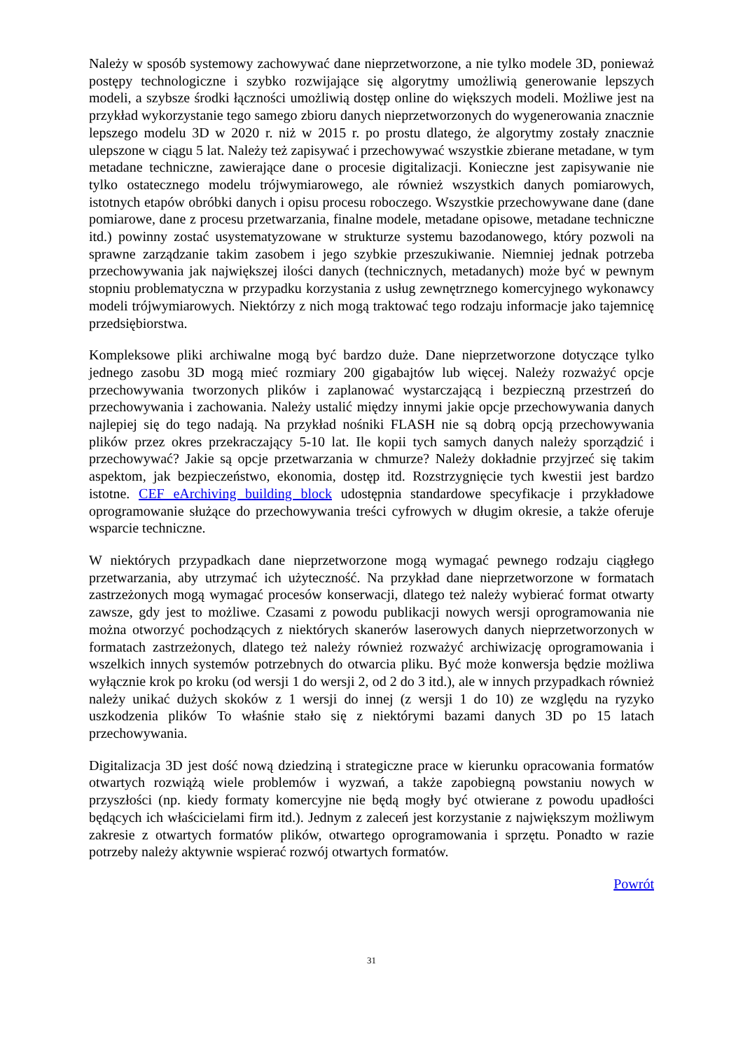Należy w sposób systemowy zachowywać dane nieprzetworzone, a nie tylko modele 3D, ponieważ postępy technologiczne i szybko rozwijające się algorytmy umożliwią generowanie lepszych modeli, a szybsze środki łączności umożliwią dostęp online do większych modeli. Możliwe jest na przykład wykorzystanie tego samego zbioru danych nieprzetworzonych do wygenerowania znacznie lepszego modelu 3D w 2020 r. niż w 2015 r. po prostu dlatego, że algorytmy zostały znacznie ulepszone w ciągu 5 lat. Należy też zapisywać i przechowywać wszystkie zbierane metadane, w tym metadane techniczne, zawierające dane o procesie digitalizacji. Konieczne jest zapisywanie nie tylko ostatecznego modelu trójwymiarowego, ale również wszystkich danych pomiarowych, istotnych etapów obróbki danych i opisu procesu roboczego. Wszystkie przechowywane dane (dane pomiarowe, dane z procesu przetwarzania, finalne modele, metadane opisowe, metadane techniczne itd.) powinny zostać usystematyzowane w strukturze systemu bazodanowego, który pozwoli na sprawne zarządzanie takim zasobem i jego szybkie przeszukiwanie. Niemniej jednak potrzeba przechowywania jak największej ilości danych (technicznych, metadanych) może być w pewnym stopniu problematyczna w przypadku korzystania z usług zewnętrznego komercyjnego wykonawcy modeli trójwymiarowych. Niektórzy z nich mogą traktować tego rodzaju informacje jako tajemnicę przedsiębiorstwa.
Kompleksowe pliki archiwalne mogą być bardzo duże. Dane nieprzetworzone dotyczące tylko jednego zasobu 3D mogą mieć rozmiary 200 gigabajtów lub więcej. Należy rozważyć opcje przechowywania tworzonych plików i zaplanować wystarczającą i bezpieczną przestrzeń do przechowywania i zachowania. Należy ustalić między innymi jakie opcje przechowywania danych najlepiej się do tego nadają. Na przykład nośniki FLASH nie są dobrą opcją przechowywania plików przez okres przekraczający 5-10 lat. Ile kopii tych samych danych należy sporządzić i przechowywać? Jakie są opcje przetwarzania w chmurze? Należy dokładnie przyjrzeć się takim aspektom, jak bezpieczeństwo, ekonomia, dostęp itd. Rozstrzygnięcie tych kwestii jest bardzo istotne. CEF eArchiving building block udostępnia standardowe specyfikacje i przykładowe oprogramowanie służące do przechowywania treści cyfrowych w długim okresie, a także oferuje wsparcie techniczne.
W niektórych przypadkach dane nieprzetworzone mogą wymagać pewnego rodzaju ciągłego przetwarzania, aby utrzymać ich użyteczność. Na przykład dane nieprzetworzone w formatach zastrzeżonych mogą wymagać procesów konserwacji, dlatego też należy wybierać format otwarty zawsze, gdy jest to możliwe. Czasami z powodu publikacji nowych wersji oprogramowania nie można otworzyć pochodzących z niektórych skanerów laserowych danych nieprzetworzonych w formatach zastrzeżonych, dlatego też należy również rozważyć archiwizację oprogramowania i wszelkich innych systemów potrzebnych do otwarcia pliku. Być może konwersja będzie możliwa wyłącznie krok po kroku (od wersji 1 do wersji 2, od 2 do 3 itd.), ale w innych przypadkach również należy unikać dużych skoków z 1 wersji do innej (z wersji 1 do 10) ze względu na ryzyko uszkodzenia plików To właśnie stało się z niektórymi bazami danych 3D po 15 latach przechowywania.
Digitalizacja 3D jest dość nową dziedziną i strategiczne prace w kierunku opracowania formatów otwartych rozwiążą wiele problemów i wyzwań, a także zapobiegną powstaniu nowych w przyszłości (np. kiedy formaty komercyjne nie będą mogły być otwierane z powodu upadłości będących ich właścicielami firm itd.). Jednym z zaleceń jest korzystanie z największym możliwym zakresie z otwartych formatów plików, otwartego oprogramowania i sprzętu. Ponadto w razie potrzeby należy aktywnie wspierać rozwój otwartych formatów.
Powrót
31